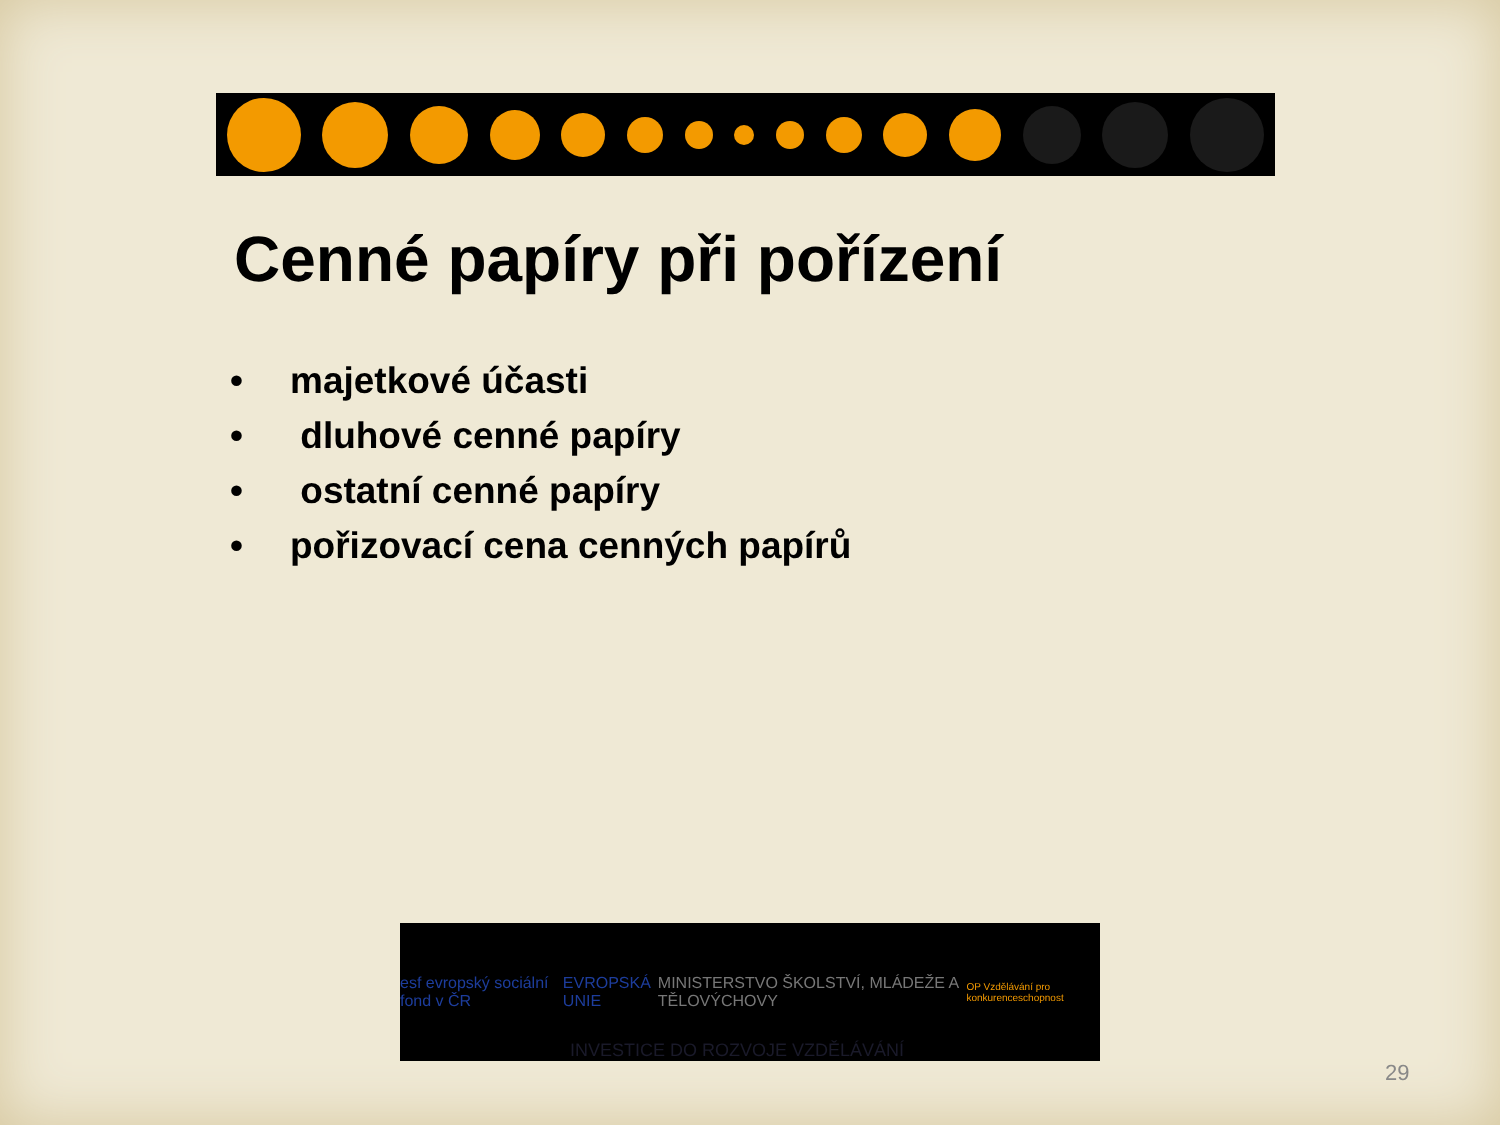Cenné papíry při pořízení
• majetkové účasti
• dluhové cenné papíry
• ostatní cenné papíry
• pořizovací cena cenných papírů
esf evropský sociální fond v ČR
EVROPSKÁ UNIE
MINISTERSTVO ŠKOLSTVÍ, MLÁDEŽE A TĚLOVÝCHOVY
OP Vzdělávání pro konkurenceschopnost
INVESTICE DO ROZVOJE VZDĚLÁVÁNÍ
29